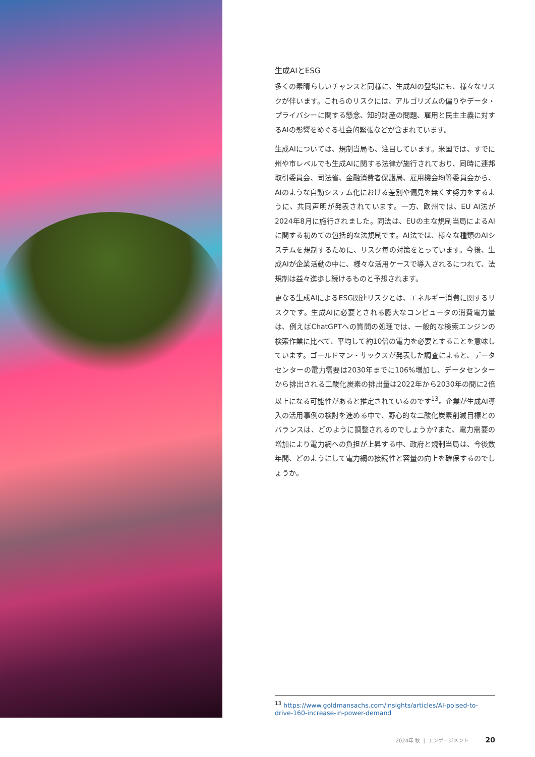生成AIとESG
多くの素晴らしいチャンスと同様に、生成AIの登場にも、様々なリスクが伴います。これらのリスクには、アルゴリズムの偏りやデータ・プライバシーに関する懸念、知的財産の問題、雇用と民主主義に対するAIの影響をめぐる社会的緊張などが含まれています。
生成AIについては、規制当局も、注目しています。米国では、すでに州や市レベルでも生成AIに関する法律が施行されており、同時に連邦取引委員会、司法省、金融消費者保護局、雇用機会均等委員会から、AIのような自動システム化における差別や偏見を無くす努力をするように、共同声明が発表されています。一方、欧州では、EU AI法が2024年8月に施行されました。同法は、EUの主な規制当局によるAIに関する初めての包括的な法規制です。AI法では、様々な種類のAIシステムを規制するために、リスク毎の対策をとっています。今後、生成AIが企業活動の中に、様々な活用ケースで導入されるにつれて、法規制は益々進歩し続けるものと予想されます。
更なる生成AIによるESG関連リスクとは、エネルギー消費に関するリスクです。生成AIに必要とされる膨大なコンピュータの消費電力量は、例えばChatGPTへの質問の処理では、一般的な検索エンジンの検索作業に比べて、平均して約10倍の電力を必要とすることを意味しています。ゴールドマン・サックスが発表した調査によると、データセンターの電力需要は2030年までに106%増加し、データセンターから排出される二酸化炭素の排出量は2022年から2030年の間に2倍以上になる可能性があると推定されているのです<sup>13</sup>。企業が生成AI導入の活用事例の検討を進める中で、野心的な二酸化炭素削減目標とのバランスは、どのように調整されるのでしょうか?また、電力需要の増加により電力網への負担が上昇する中、政府と規制当局は、今後数年間、どのようにして電力網の接続性と容量の向上を確保するのでしょうか。
<sup>13</sup> https://www.goldmansachs.com/insights/articles/AI-poised-to-drive-160-increase-in-power-demand
2024年 秋 | エンゲージメント 20